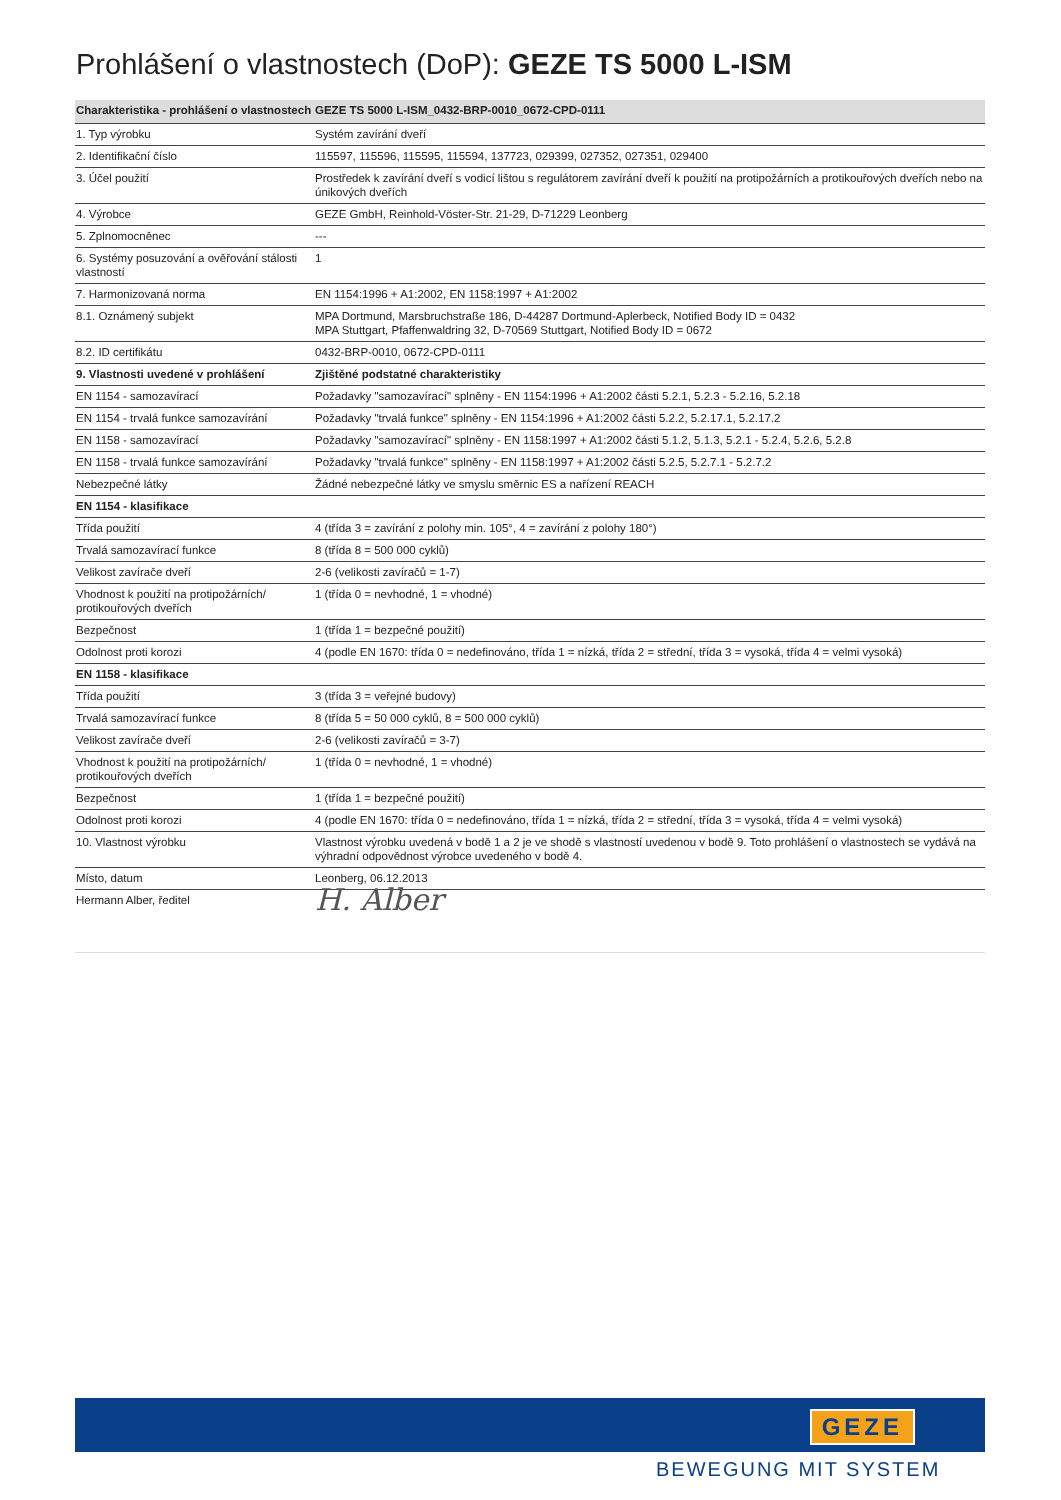Prohlášení o vlastnostech (DoP): GEZE TS 5000 L-ISM
| Charakteristika - prohlášení o vlastnostech | GEZE TS 5000 L-ISM_0432-BRP-0010_0672-CPD-0111 |
| --- | --- |
| 1. Typ výrobku | Systém zavírání dveří |
| 2. Identifikační číslo | 115597, 115596, 115595, 115594, 137723, 029399, 027352, 027351, 029400 |
| 3. Účel použití | Prostředek k zavírání dveří s vodicí lištou s regulátorem zavírání dveří k použití na protipožárních a protikouřových dveřích nebo na únikových dveřích |
| 4. Výrobce | GEZE GmbH, Reinhold-Vöster-Str. 21-29, D-71229 Leonberg |
| 5. Zplnomocněnec | --- |
| 6. Systémy posuzování a ověřování stálosti vlastností | 1 |
| 7. Harmonizovaná norma | EN 1154:1996 + A1:2002, EN 1158:1997 + A1:2002 |
| 8.1. Oznámený subjekt | MPA Dortmund, Marsbruchstraße 186, D-44287 Dortmund-Aplerbeck, Notified Body ID = 0432 MPA Stuttgart, Pfaffenwaldring 32, D-70569 Stuttgart, Notified Body ID = 0672 |
| 8.2. ID certifikátu | 0432-BRP-0010, 0672-CPD-0111 |
| 9. Vlastnosti uvedené v prohlášení | Zjištěné podstatné charakteristiky |
| EN 1154 - samozavírací | Požadavky "samozavírací" splněny - EN 1154:1996 + A1:2002 části 5.2.1, 5.2.3 - 5.2.16, 5.2.18 |
| EN 1154 - trvalá funkce samozavírání | Požadavky "trvalá funkce" splněny - EN 1154:1996 + A1:2002 části 5.2.2, 5.2.17.1, 5.2.17.2 |
| EN 1158 - samozavírací | Požadavky "samozavírací" splněny - EN 1158:1997 + A1:2002 části 5.1.2, 5.1.3, 5.2.1 - 5.2.4, 5.2.6, 5.2.8 |
| EN 1158 - trvalá funkce samozavírání | Požadavky "trvalá funkce" splněny - EN 1158:1997 + A1:2002 části 5.2.5, 5.2.7.1 - 5.2.7.2 |
| Nebezpečné látky | Žádné nebezpečné látky ve smyslu směrnic ES a nařízení REACH |
| EN 1154 - klasifikace | |
| Třída použití | 4 (třída 3 = zavírání z polohy min. 105°, 4 = zavírání z polohy 180°) |
| Trvalá samozavírací funkce | 8 (třída 8 = 500 000 cyklů) |
| Velikost zavírače dveří | 2-6 (velikosti zavíračů = 1-7) |
| Vhodnost k použití na protipožárních/ protikouřových dveřích | 1 (třída 0 = nevhodné, 1 = vhodné) |
| Bezpečnost | 1 (třída 1 = bezpečné použití) |
| Odolnost proti korozi | 4 (podle EN 1670: třída 0 = nedefinováno, třída 1 = nízká, třída 2 = střední, třída 3 = vysoká, třída 4 = velmi vysoká) |
| EN 1158 - klasifikace | |
| Třída použití | 3 (třída 3 = veřejné budovy) |
| Trvalá samozavírací funkce | 8 (třída 5 = 50 000 cyklů, 8 = 500 000 cyklů) |
| Velikost zavírače dveří | 2-6 (velikosti zavíračů = 3-7) |
| Vhodnost k použití na protipožárních/ protikouřových dveřích | 1 (třída 0 = nevhodné, 1 = vhodné) |
| Bezpečnost | 1 (třída 1 = bezpečné použití) |
| Odolnost proti korozi | 4 (podle EN 1670: třída 0 = nedefinováno, třída 1 = nízká, třída 2 = střední, třída 3 = vysoká, třída 4 = velmi vysoká) |
| 10. Vlastnost výrobku | Vlastnost výrobku uvedená v bodě 1 a 2 je ve shodě s vlastností uvedenou v bodě 9. Toto prohlášení o vlastnostech se vydává na výhradní odpovědnost výrobce uvedeného v bodě 4. |
| Místo, datum | Leonberg, 06.12.2013 |
| Hermann Alber, ředitel | H. Alber |
GEZE
BEWEGUNG MIT SYSTEM